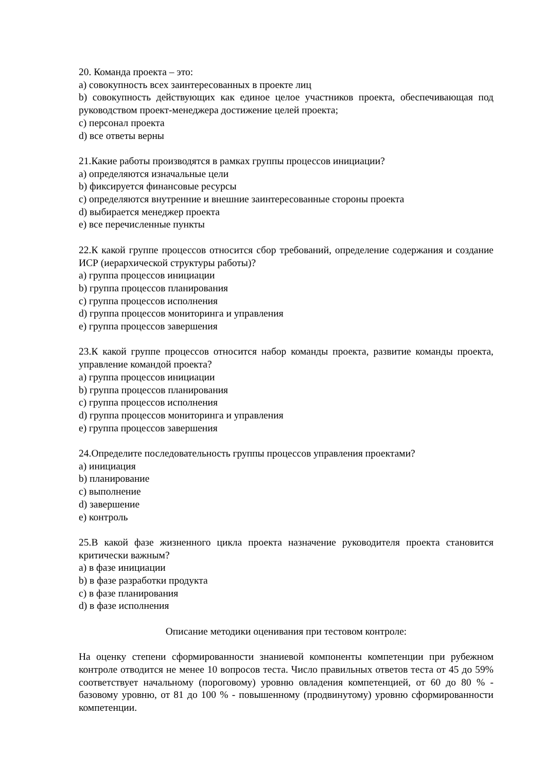20. Команда проекта – это:
a) совокупность всех заинтересованных в проекте лиц
b) совокупность действующих как единое целое участников проекта, обеспечивающая под руководством проект-менеджера достижение целей проекта;
c) персонал проекта
d) все ответы верны
21.Какие работы производятся в рамках группы процессов инициации?
a) определяются изначальные цели
b) фиксируется финансовые ресурсы
c) определяются внутренние и внешние заинтересованные стороны проекта
d) выбирается менеджер проекта
e) все перечисленные пункты
22.К какой группе процессов относится сбор требований, определение содержания и создание ИСР (иерархической структуры работы)?
a) группа процессов инициации
b) группа процессов планирования
c) группа процессов исполнения
d) группа процессов мониторинга и управления
e) группа процессов завершения
23.К какой группе процессов относится набор команды проекта, развитие команды проекта, управление командой проекта?
a) группа процессов инициации
b) группа процессов планирования
c) группа процессов исполнения
d) группа процессов мониторинга и управления
e) группа процессов завершения
24.Определите последовательность группы процессов управления проектами?
a) инициация
b) планирование
c) выполнение
d) завершение
e) контроль
25.В какой фазе жизненного цикла проекта назначение руководителя проекта становится критически важным?
a) в фазе инициации
b) в фазе разработки продукта
c) в фазе планирования
d) в фазе исполнения
Описание методики оценивания при тестовом контроле:
На оценку степени сформированности знаниевой компоненты компетенции при рубежном контроле отводится не менее 10 вопросов теста. Число правильных ответов теста от 45 до 59% соответствует начальному (пороговому) уровню овладения компетенцией, от 60 до 80 % - базовому уровню, от 81 до 100 % - повышенному (продвинутому) уровню сформированности компетенции.